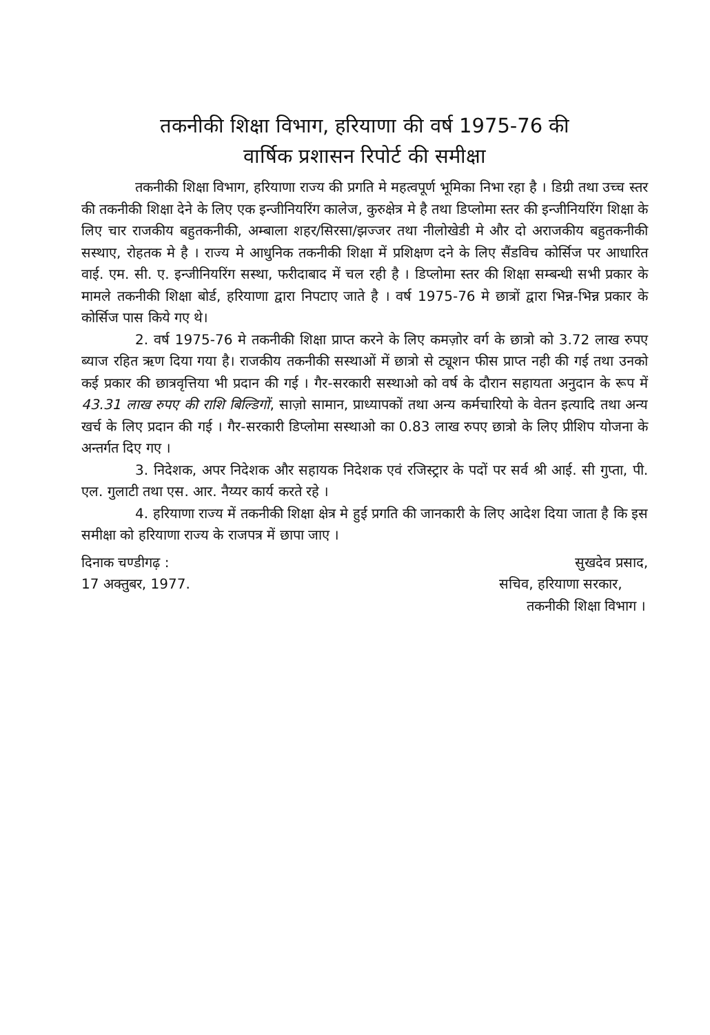तकनीकी शिक्षा विभाग, हरियाणा की वर्ष 1975-76 की
वार्षिक प्रशासन रिपोर्ट की समीक्षा
तकनीकी शिक्षा विभाग, हरियाणा राज्य की प्रगति मे महत्वपूर्ण भूमिका निभा रहा है । डिग्री तथा उच्च स्तर की तकनीकी शिक्षा देने के लिए एक इन्जीनियरिंग कालेज, कुरुक्षेत्र मे है तथा डिप्लोमा स्तर की इन्जीनियरिंग शिक्षा के लिए चार राजकीय बहुतकनीकी, अम्बाला शहर/सिरसा/झज्जर तथा नीलोखेडी मे और दो अराजकीय बहुतकनीकी सस्थाए, रोहतक मे है । राज्य मे आधुनिक तकनीकी शिक्षा में प्रशिक्षण दने के लिए सैंडविच कोर्सिज पर आधारित वाई. एम. सी. ए. इन्जीनियरिंग सस्था, फरीदाबाद में चल रही है । डिप्लोमा स्तर की शिक्षा सम्बन्धी सभी प्रकार के मामले तकनीकी शिक्षा बोर्ड, हरियाणा द्वारा निपटाए जाते है । वर्ष 1975-76 मे छात्रों द्वारा भिन्न-भिन्न प्रकार के कोर्सिज पास किये गए थे।
2. वर्ष 1975-76 मे तकनीकी शिक्षा प्राप्त करने के लिए कमज़ोर वर्ग के छात्रो को 3.72 लाख रुपए ब्याज रहित ऋण दिया गया है। राजकीय तकनीकी सस्थाओं में छात्रो से ट्यूशन फीस प्राप्त नही की गई तथा उनको कई प्रकार की छात्रवृत्तिया भी प्रदान की गई । गैर-सरकारी सस्थाओ को वर्ष के दौरान सहायता अनुदान के रूप में 43.31 लाख रुपए की राशि बिल्डिगों, साज़ो सामान, प्राध्यापकों तथा अन्य कर्मचारियो के वेतन इत्यादि तथा अन्य खर्च के लिए प्रदान की गई । गैर-सरकारी डिप्लोमा सस्थाओ का 0.83 लाख रुपए छात्रो के लिए प्रीशिप योजना के अन्तर्गत दिए गए ।
3. निदेशक, अपर निदेशक और सहायक निदेशक एवं रजिस्ट्रार के पदों पर सर्व श्री आई. सी गुप्ता, पी. एल. गुलाटी तथा एस. आर. नैय्यर कार्य करते रहे ।
4. हरियाणा राज्य में तकनीकी शिक्षा क्षेत्र मे हुई प्रगति की जानकारी के लिए आदेश दिया जाता है कि इस समीक्षा को हरियाणा राज्य के राजपत्र में छापा जाए ।
दिनाक चण्डीगढ़ :
17 अक्तुबर, 1977.
सुखदेव प्रसाद,
सचिव, हरियाणा सरकार,
तकनीकी शिक्षा विभाग ।